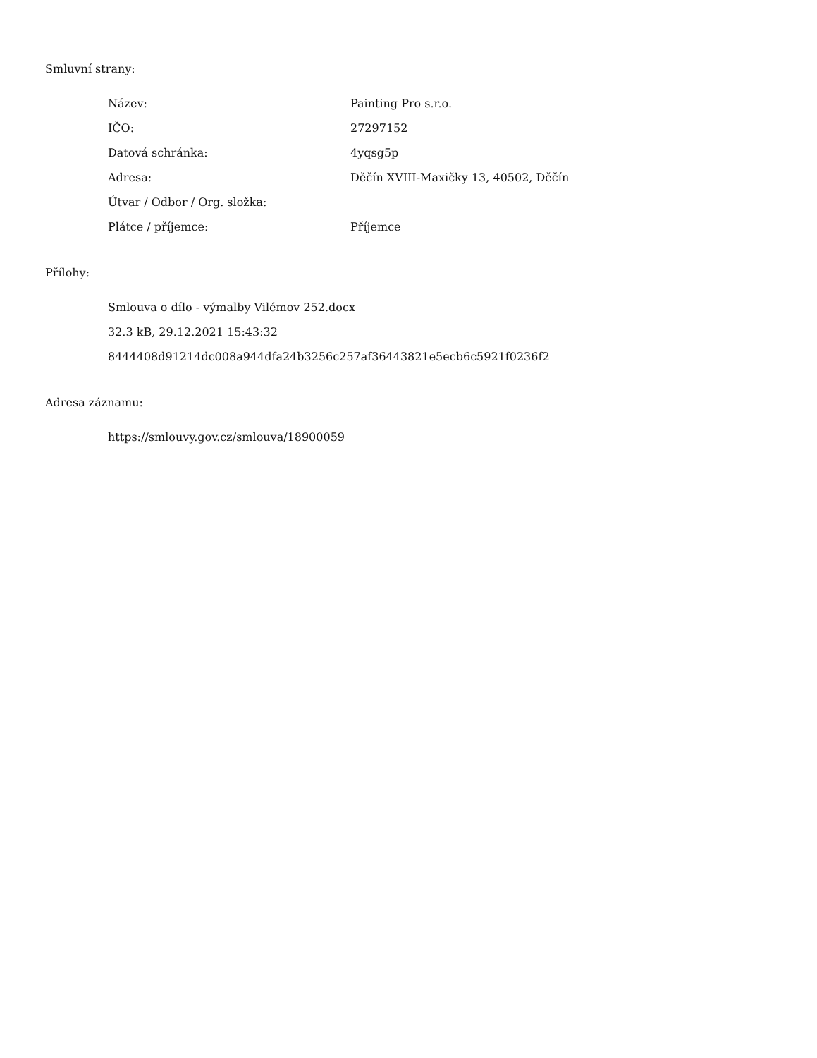Smluvní strany:
| Název: | Painting Pro s.r.o. |
| IČO: | 27297152 |
| Datová schránka: | 4yqsg5p |
| Adresa: | Děčín XVIII-Maxičky 13, 40502, Děčín |
| Útvar / Odbor / Org. složka: | |
| Plátce / příjemce: | Příjemce |
Přílohy:
Smlouva o dílo - výmalby Vilémov 252.docx
32.3 kB, 29.12.2021 15:43:32
8444408d91214dc008a944dfa24b3256c257af36443821e5ecb6c5921f0236f2
Adresa záznamu:
https://smlouvy.gov.cz/smlouva/18900059